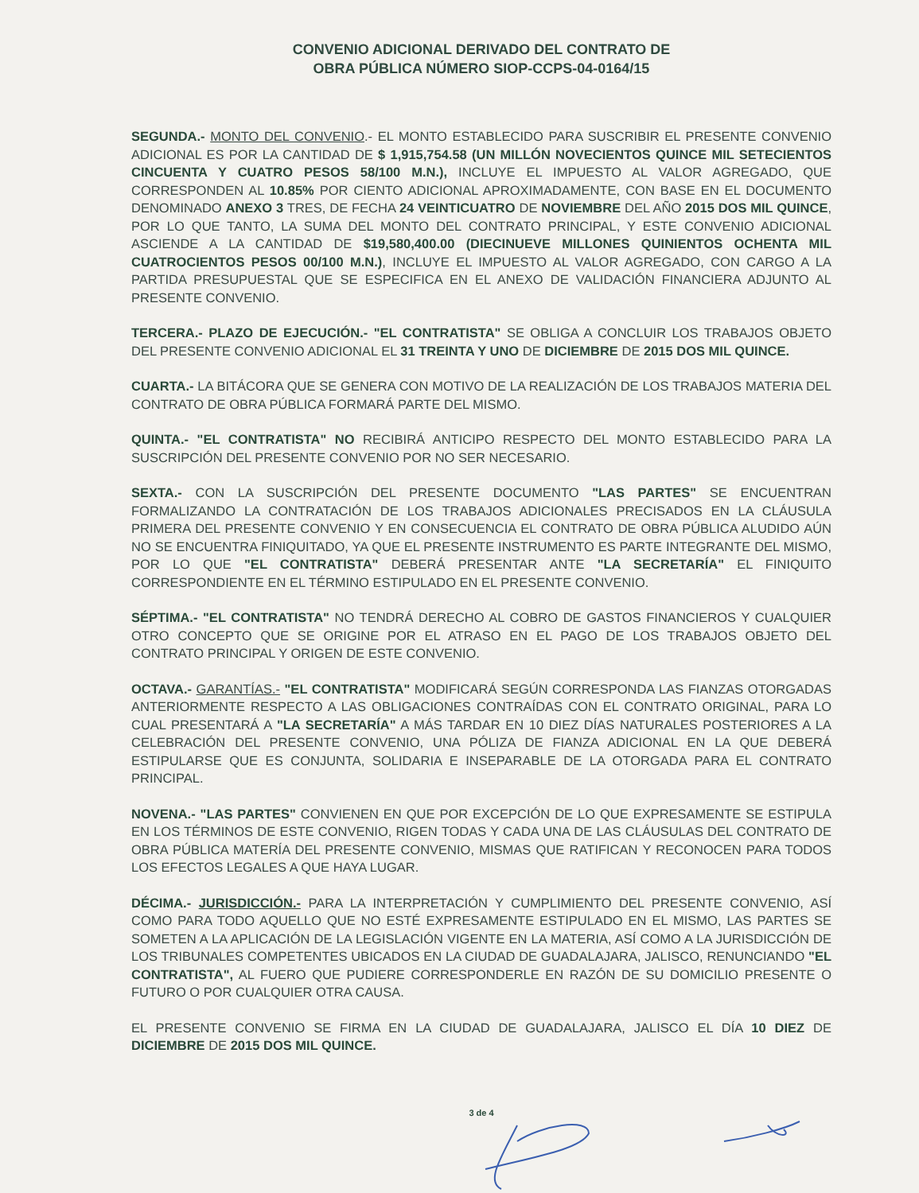CONVENIO ADICIONAL DERIVADO DEL CONTRATO DE
OBRA PÚBLICA NÚMERO SIOP-CCPS-04-0164/15
SEGUNDA.- MONTO DEL CONVENIO.- EL MONTO ESTABLECIDO PARA SUSCRIBIR EL PRESENTE CONVENIO ADICIONAL ES POR LA CANTIDAD DE $ 1,915,754.58 (UN MILLÓN NOVECIENTOS QUINCE MIL SETECIENTOS CINCUENTA Y CUATRO PESOS 58/100 M.N.), INCLUYE EL IMPUESTO AL VALOR AGREGADO, QUE CORRESPONDEN AL 10.85% POR CIENTO ADICIONAL APROXIMADAMENTE, CON BASE EN EL DOCUMENTO DENOMINADO ANEXO 3 TRES, DE FECHA 24 VEINTICUATRO DE NOVIEMBRE DEL AÑO 2015 DOS MIL QUINCE, POR LO QUE TANTO, LA SUMA DEL MONTO DEL CONTRATO PRINCIPAL, Y ESTE CONVENIO ADICIONAL ASCIENDE A LA CANTIDAD DE $19,580,400.00 (DIECINUEVE MILLONES QUINIENTOS OCHENTA MIL CUATROCIENTOS PESOS 00/100 M.N.), INCLUYE EL IMPUESTO AL VALOR AGREGADO, CON CARGO A LA PARTIDA PRESUPUESTAL QUE SE ESPECIFICA EN EL ANEXO DE VALIDACIÓN FINANCIERA ADJUNTO AL PRESENTE CONVENIO.
TERCERA.- PLAZO DE EJECUCIÓN.- "EL CONTRATISTA" SE OBLIGA A CONCLUIR LOS TRABAJOS OBJETO DEL PRESENTE CONVENIO ADICIONAL EL 31 TREINTA Y UNO DE DICIEMBRE DE 2015 DOS MIL QUINCE.
CUARTA.- LA BITÁCORA QUE SE GENERA CON MOTIVO DE LA REALIZACIÓN DE LOS TRABAJOS MATERIA DEL CONTRATO DE OBRA PÚBLICA FORMARÁ PARTE DEL MISMO.
QUINTA.- "EL CONTRATISTA" NO RECIBIRÁ ANTICIPO RESPECTO DEL MONTO ESTABLECIDO PARA LA SUSCRIPCIÓN DEL PRESENTE CONVENIO POR NO SER NECESARIO.
SEXTA.- CON LA SUSCRIPCIÓN DEL PRESENTE DOCUMENTO "LAS PARTES" SE ENCUENTRAN FORMALIZANDO LA CONTRATACIÓN DE LOS TRABAJOS ADICIONALES PRECISADOS EN LA CLÁUSULA PRIMERA DEL PRESENTE CONVENIO Y EN CONSECUENCIA EL CONTRATO DE OBRA PÚBLICA ALUDIDO AÚN NO SE ENCUENTRA FINIQUITADO, YA QUE EL PRESENTE INSTRUMENTO ES PARTE INTEGRANTE DEL MISMO, POR LO QUE "EL CONTRATISTA" DEBERÁ PRESENTAR ANTE "LA SECRETARÍA" EL FINIQUITO CORRESPONDIENTE EN EL TÉRMINO ESTIPULADO EN EL PRESENTE CONVENIO.
SÉPTIMA.- "EL CONTRATISTA" NO TENDRÁ DERECHO AL COBRO DE GASTOS FINANCIEROS Y CUALQUIER OTRO CONCEPTO QUE SE ORIGINE POR EL ATRASO EN EL PAGO DE LOS TRABAJOS OBJETO DEL CONTRATO PRINCIPAL Y ORIGEN DE ESTE CONVENIO.
OCTAVA.- GARANTÍAS.- "EL CONTRATISTA" MODIFICARÁ SEGÚN CORRESPONDA LAS FIANZAS OTORGADAS ANTERIORMENTE RESPECTO A LAS OBLIGACIONES CONTRAÍDAS CON EL CONTRATO ORIGINAL, PARA LO CUAL PRESENTARÁ A "LA SECRETARÍA" A MÁS TARDAR EN 10 DIEZ DÍAS NATURALES POSTERIORES A LA CELEBRACIÓN DEL PRESENTE CONVENIO, UNA PÓLIZA DE FIANZA ADICIONAL EN LA QUE DEBERÁ ESTIPULARSE QUE ES CONJUNTA, SOLIDARIA E INSEPARABLE DE LA OTORGADA PARA EL CONTRATO PRINCIPAL.
NOVENA.- "LAS PARTES" CONVIENEN EN QUE POR EXCEPCIÓN DE LO QUE EXPRESAMENTE SE ESTIPULA EN LOS TÉRMINOS DE ESTE CONVENIO, RIGEN TODAS Y CADA UNA DE LAS CLÁUSULAS DEL CONTRATO DE OBRA PÚBLICA MATERÍA DEL PRESENTE CONVENIO, MISMAS QUE RATIFICAN Y RECONOCEN PARA TODOS LOS EFECTOS LEGALES A QUE HAYA LUGAR.
DÉCIMA.- JURISDICCIÓN.- PARA LA INTERPRETACIÓN Y CUMPLIMIENTO DEL PRESENTE CONVENIO, ASÍ COMO PARA TODO AQUELLO QUE NO ESTÉ EXPRESAMENTE ESTIPULADO EN EL MISMO, LAS PARTES SE SOMETEN A LA APLICACIÓN DE LA LEGISLACIÓN VIGENTE EN LA MATERIA, ASÍ COMO A LA JURISDICCIÓN DE LOS TRIBUNALES COMPETENTES UBICADOS EN LA CIUDAD DE GUADALAJARA, JALISCO, RENUNCIANDO "EL CONTRATISTA", AL FUERO QUE PUDIERE CORRESPONDERLE EN RAZÓN DE SU DOMICILIO PRESENTE O FUTURO O POR CUALQUIER OTRA CAUSA.
EL PRESENTE CONVENIO SE FIRMA EN LA CIUDAD DE GUADALAJARA, JALISCO EL DÍA 10 DIEZ DE DICIEMBRE DE 2015 DOS MIL QUINCE.
3 de 4